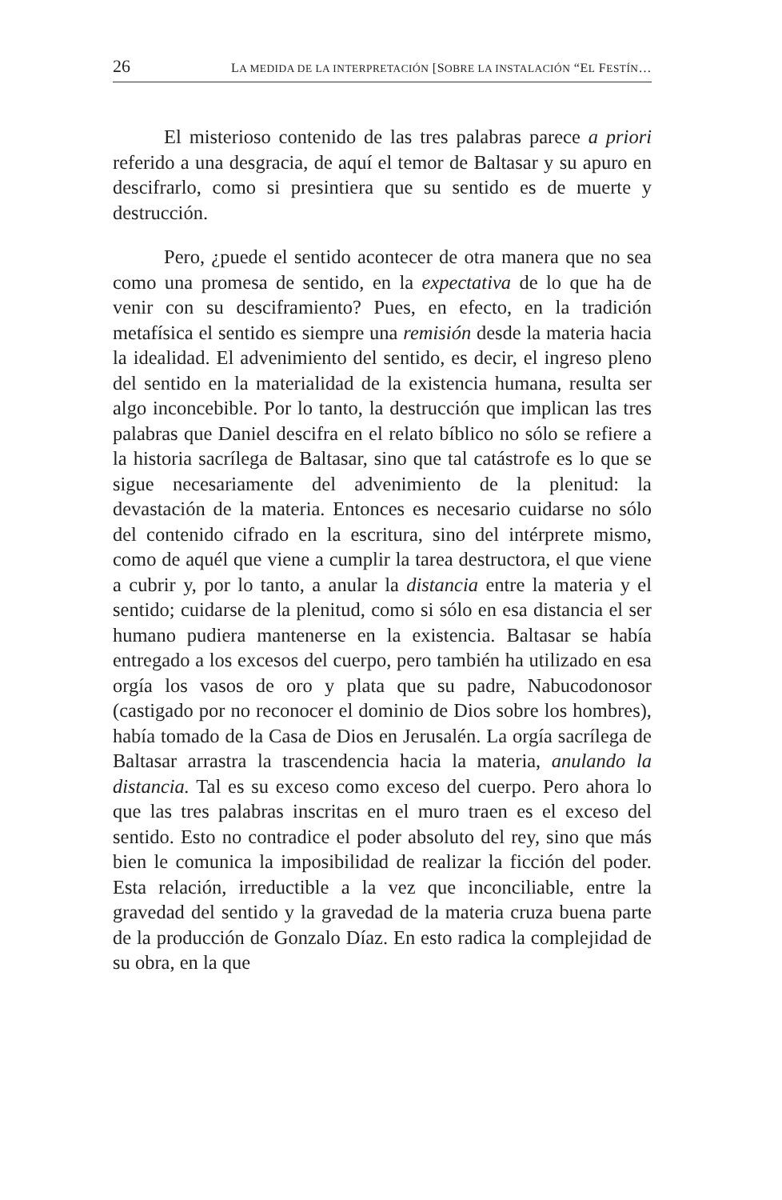26 LA MEDIDA DE LA INTERPRETACIÓN [SOBRE LA INSTALACIÓN “EL FESTÍN…
El misterioso contenido de las tres palabras parece a priori referido a una desgracia, de aquí el temor de Baltasar y su apuro en descifrarlo, como si presintiera que su sentido es de muerte y destrucción.
Pero, ¿puede el sentido acontecer de otra manera que no sea como una promesa de sentido, en la expectativa de lo que ha de venir con su desciframiento? Pues, en efecto, en la tradición metafísica el sentido es siempre una remisión desde la materia hacia la idealidad. El advenimiento del sentido, es decir, el ingreso pleno del sentido en la materialidad de la existencia humana, resulta ser algo inconcebible. Por lo tanto, la destrucción que implican las tres palabras que Daniel descifra en el relato bíblico no sólo se refiere a la historia sacrílega de Baltasar, sino que tal catástrofe es lo que se sigue necesariamente del advenimiento de la plenitud: la devastación de la materia. Entonces es necesario cuidarse no sólo del contenido cifrado en la escritura, sino del intérprete mismo, como de aquél que viene a cumplir la tarea destructora, el que viene a cubrir y, por lo tanto, a anular la distancia entre la materia y el sentido; cuidarse de la plenitud, como si sólo en esa distancia el ser humano pudiera mantenerse en la existencia. Baltasar se había entregado a los excesos del cuerpo, pero también ha utilizado en esa orgía los vasos de oro y plata que su padre, Nabucodonosor (castigado por no reconocer el dominio de Dios sobre los hombres), había tomado de la Casa de Dios en Jerusalén. La orgía sacrílega de Baltasar arrastra la trascendencia hacia la materia, anulando la distancia. Tal es su exceso como exceso del cuerpo. Pero ahora lo que las tres palabras inscritas en el muro traen es el exceso del sentido. Esto no contradice el poder absoluto del rey, sino que más bien le comunica la imposibilidad de realizar la ficción del poder. Esta relación, irreductible a la vez que inconciliable, entre la gravedad del sentido y la gravedad de la materia cruza buena parte de la producción de Gonzalo Díaz. En esto radica la complejidad de su obra, en la que